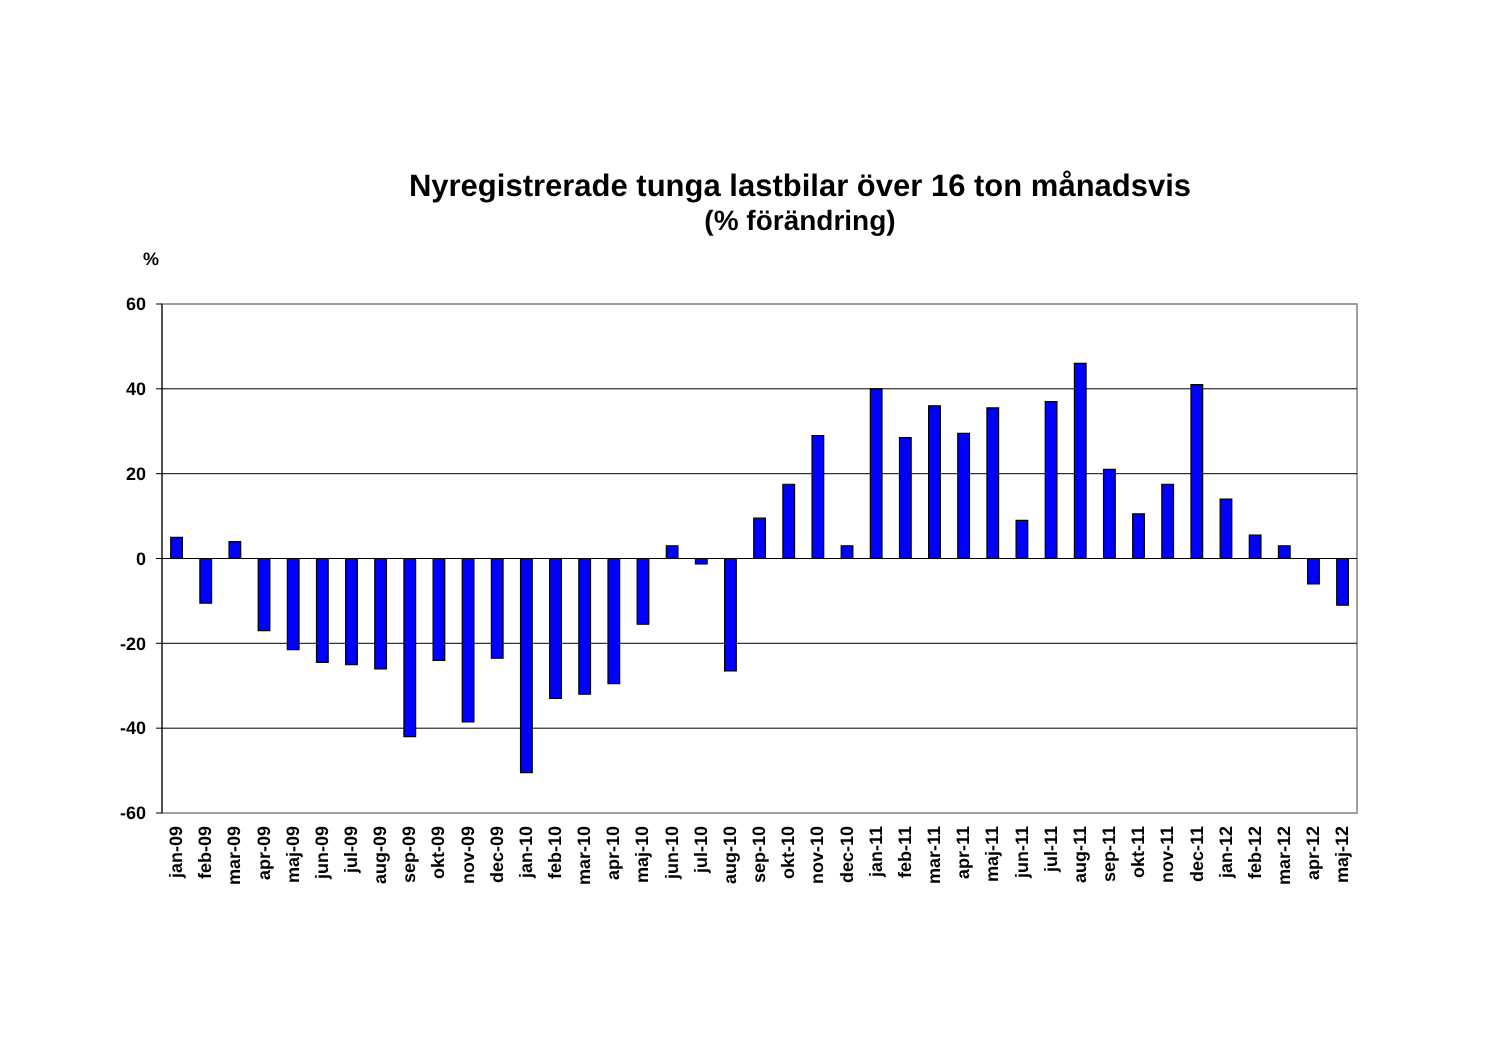Nyregistrerade tunga lastbilar över 16 ton månadsvis
(% förändring)
%
60
40
20
0
-20
-40
-60
jan-09
feb-09
mar-09
apr-09
maj-09
jun-09
jul-09
aug-09
sep-09
okt-09
nov-09
dec-09
jan-10
feb-10
mar-10
apr-10
maj-10
jun-10
jul-10
aug-10
sep-10
okt-10
nov-10
dec-10
jan-11
feb-11
mar-11
apr-11
maj-11
jun-11
jul-11
aug-11
sep-11
okt-11
nov-11
dec-11
jan-12
feb-12
mar-12
apr-12
maj-12